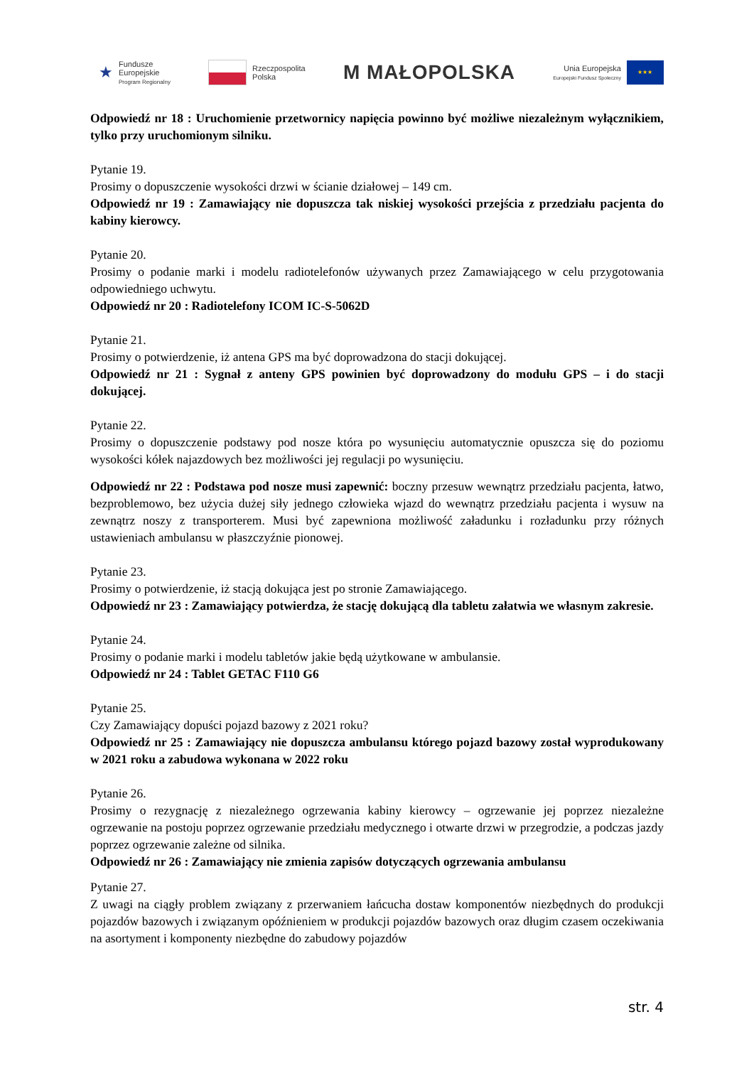★ Fundusze
Europejskie
Program Regionalny
Rzeczpospolita
Polska
M MAŁOPOLSKA
Unia Europejska
Europejski Fundusz Społeczny
★★★
Odpowiedź nr 18 : Uruchomienie przetwornicy napięcia powinno być możliwe niezależnym wyłącznikiem, tylko przy uruchomionym silniku.
Pytanie 19.
Prosimy o dopuszczenie wysokości drzwi w ścianie działowej – 149 cm.
Odpowiedź nr 19 : Zamawiający nie dopuszcza tak niskiej wysokości przejścia z przedziału pacjenta do kabiny kierowcy.
Pytanie 20.
Prosimy o podanie marki i modelu radiotelefonów używanych przez Zamawiającego w celu przygotowania odpowiedniego uchwytu.
Odpowiedź nr 20 : Radiotelefony ICOM IC-S-5062D
Pytanie 21.
Prosimy o potwierdzenie, iż antena GPS ma być doprowadzona do stacji dokującej.
Odpowiedź nr 21 : Sygnał z anteny GPS powinien być doprowadzony do modułu GPS – i do stacji dokującej.
Pytanie 22.
Prosimy o dopuszczenie podstawy pod nosze która po wysunięciu automatycznie opuszcza się do poziomu wysokości kółek najazdowych bez możliwości jej regulacji po wysunięciu.
Odpowiedź nr 22 : Podstawa pod nosze musi zapewnić: boczny przesuw wewnątrz przedziału pacjenta, łatwo, bezproblemowo, bez użycia dużej siły jednego człowieka wjazd do wewnątrz przedziału pacjenta i wysuw na zewnątrz noszy z transporterem. Musi być zapewniona możliwość załadunku i rozładunku przy różnych ustawieniach ambulansu w płaszczyźnie pionowej.
Pytanie 23.
Prosimy o potwierdzenie, iż stacją dokująca jest po stronie Zamawiającego.
Odpowiedź nr 23 : Zamawiający potwierdza, że stację dokującą dla tabletu załatwia we własnym zakresie.
Pytanie 24.
Prosimy o podanie marki i modelu tabletów jakie będą użytkowane w ambulansie.
Odpowiedź nr 24 : Tablet GETAC F110 G6
Pytanie 25.
Czy Zamawiający dopuści pojazd bazowy z 2021 roku?
Odpowiedź nr 25 : Zamawiający nie dopuszcza ambulansu którego pojazd bazowy został wyprodukowany w 2021 roku a zabudowa wykonana w 2022 roku
Pytanie 26.
Prosimy o rezygnację z niezależnego ogrzewania kabiny kierowcy – ogrzewanie jej poprzez niezależne ogrzewanie na postoju poprzez ogrzewanie przedziału medycznego i otwarte drzwi w przegrodzie, a podczas jazdy poprzez ogrzewanie zależne od silnika.
Odpowiedź nr 26 : Zamawiający nie zmienia zapisów dotyczących ogrzewania ambulansu
Pytanie 27.
Z uwagi na ciągły problem związany z przerwaniem łańcucha dostaw komponentów niezbędnych do produkcji pojazdów bazowych i związanym opóźnieniem w produkcji pojazdów bazowych oraz długim czasem oczekiwania na asortyment i komponenty niezbędne do zabudowy pojazdów
str. 4